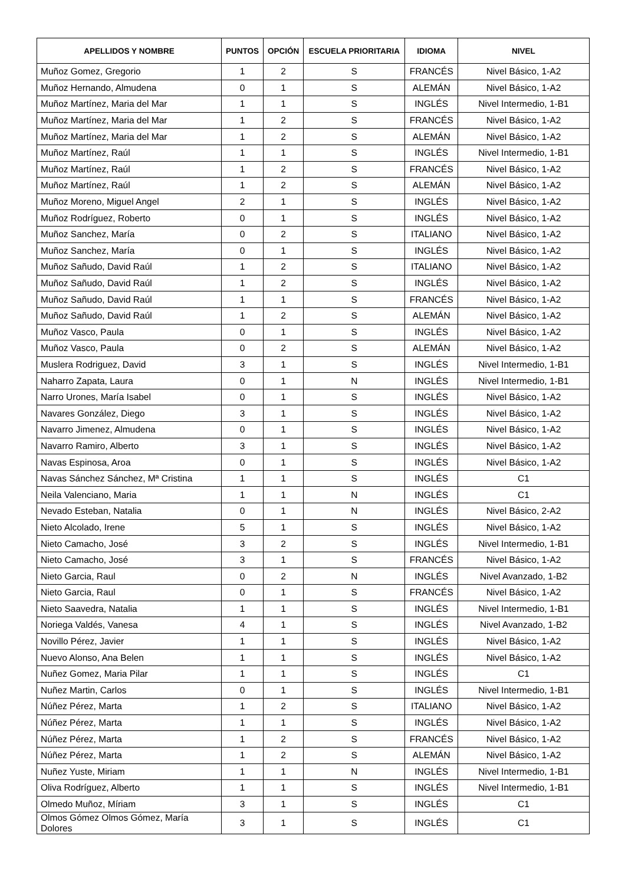| APELLIDOS Y NOMBRE | PUNTOS | OPCIÓN | ESCUELA PRIORITARIA | IDIOMA | NIVEL |
| --- | --- | --- | --- | --- | --- |
| Muñoz Gomez, Gregorio | 1 | 2 | S | FRANCÉS | Nivel Básico, 1-A2 |
| Muñoz Hernando, Almudena | 0 | 1 | S | ALEMÁN | Nivel Básico, 1-A2 |
| Muñoz Martínez, Maria del Mar | 1 | 1 | S | INGLÉS | Nivel Intermedio, 1-B1 |
| Muñoz Martínez, Maria del Mar | 1 | 2 | S | FRANCÉS | Nivel Básico, 1-A2 |
| Muñoz Martínez, Maria del Mar | 1 | 2 | S | ALEMÁN | Nivel Básico, 1-A2 |
| Muñoz Martínez, Raúl | 1 | 1 | S | INGLÉS | Nivel Intermedio, 1-B1 |
| Muñoz Martínez, Raúl | 1 | 2 | S | FRANCÉS | Nivel Básico, 1-A2 |
| Muñoz Martínez, Raúl | 1 | 2 | S | ALEMÁN | Nivel Básico, 1-A2 |
| Muñoz Moreno, Miguel Angel | 2 | 1 | S | INGLÉS | Nivel Básico, 1-A2 |
| Muñoz Rodríguez, Roberto | 0 | 1 | S | INGLÉS | Nivel Básico, 1-A2 |
| Muñoz Sanchez, María | 0 | 2 | S | ITALIANO | Nivel Básico, 1-A2 |
| Muñoz Sanchez, María | 0 | 1 | S | INGLÉS | Nivel Básico, 1-A2 |
| Muñoz Sañudo, David Raúl | 1 | 2 | S | ITALIANO | Nivel Básico, 1-A2 |
| Muñoz Sañudo, David Raúl | 1 | 2 | S | INGLÉS | Nivel Básico, 1-A2 |
| Muñoz Sañudo, David Raúl | 1 | 1 | S | FRANCÉS | Nivel Básico, 1-A2 |
| Muñoz Sañudo, David Raúl | 1 | 2 | S | ALEMÁN | Nivel Básico, 1-A2 |
| Muñoz Vasco, Paula | 0 | 1 | S | INGLÉS | Nivel Básico, 1-A2 |
| Muñoz Vasco, Paula | 0 | 2 | S | ALEMÁN | Nivel Básico, 1-A2 |
| Muslera Rodriguez, David | 3 | 1 | S | INGLÉS | Nivel Intermedio, 1-B1 |
| Naharro Zapata, Laura | 0 | 1 | N | INGLÉS | Nivel Intermedio, 1-B1 |
| Narro Urones, María Isabel | 0 | 1 | S | INGLÉS | Nivel Básico, 1-A2 |
| Navares González, Diego | 3 | 1 | S | INGLÉS | Nivel Básico, 1-A2 |
| Navarro Jimenez, Almudena | 0 | 1 | S | INGLÉS | Nivel Básico, 1-A2 |
| Navarro Ramiro, Alberto | 3 | 1 | S | INGLÉS | Nivel Básico, 1-A2 |
| Navas Espinosa, Aroa | 0 | 1 | S | INGLÉS | Nivel Básico, 1-A2 |
| Navas Sánchez Sánchez, Mª Cristina | 1 | 1 | S | INGLÉS | C1 |
| Neila Valenciano, Maria | 1 | 1 | N | INGLÉS | C1 |
| Nevado Esteban, Natalia | 0 | 1 | N | INGLÉS | Nivel Básico, 2-A2 |
| Nieto Alcolado, Irene | 5 | 1 | S | INGLÉS | Nivel Básico, 1-A2 |
| Nieto Camacho, José | 3 | 2 | S | INGLÉS | Nivel Intermedio, 1-B1 |
| Nieto Camacho, José | 3 | 1 | S | FRANCÉS | Nivel Básico, 1-A2 |
| Nieto Garcia, Raul | 0 | 2 | N | INGLÉS | Nivel Avanzado, 1-B2 |
| Nieto Garcia, Raul | 0 | 1 | S | FRANCÉS | Nivel Básico, 1-A2 |
| Nieto Saavedra, Natalia | 1 | 1 | S | INGLÉS | Nivel Intermedio, 1-B1 |
| Noriega Valdés, Vanesa | 4 | 1 | S | INGLÉS | Nivel Avanzado, 1-B2 |
| Novillo Pérez, Javier | 1 | 1 | S | INGLÉS | Nivel Básico, 1-A2 |
| Nuevo Alonso, Ana Belen | 1 | 1 | S | INGLÉS | Nivel Básico, 1-A2 |
| Nuñez Gomez, Maria Pilar | 1 | 1 | S | INGLÉS | C1 |
| Nuñez Martin, Carlos | 0 | 1 | S | INGLÉS | Nivel Intermedio, 1-B1 |
| Núñez Pérez, Marta | 1 | 2 | S | ITALIANO | Nivel Básico, 1-A2 |
| Núñez Pérez, Marta | 1 | 1 | S | INGLÉS | Nivel Básico, 1-A2 |
| Núñez Pérez, Marta | 1 | 2 | S | FRANCÉS | Nivel Básico, 1-A2 |
| Núñez Pérez, Marta | 1 | 2 | S | ALEMÁN | Nivel Básico, 1-A2 |
| Nuñez Yuste, Miriam | 1 | 1 | N | INGLÉS | Nivel Intermedio, 1-B1 |
| Oliva Rodríguez, Alberto | 1 | 1 | S | INGLÉS | Nivel Intermedio, 1-B1 |
| Olmedo Muñoz, Míriam | 3 | 1 | S | INGLÉS | C1 |
| Olmos Gómez Olmos Gómez, María Dolores | 3 | 1 | S | INGLÉS | C1 |